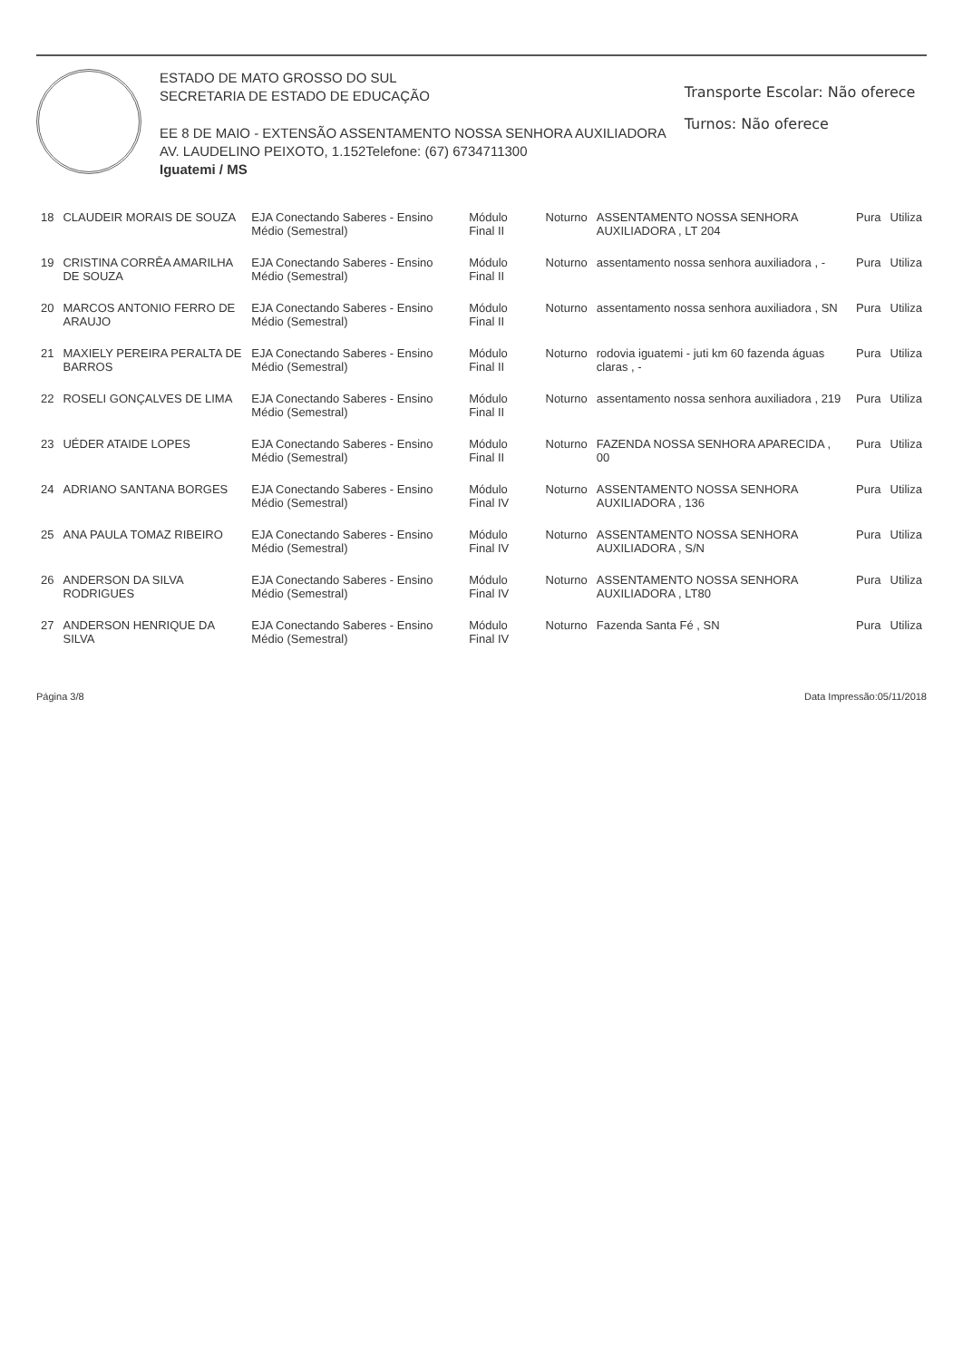ESTADO DE MATO GROSSO DO SUL
SECRETARIA DE ESTADO DE EDUCAÇÃO
EE 8 DE MAIO - EXTENSÃO ASSENTAMENTO NOSSA SENHORA AUXILIADORA
AV. LAUDELINO PEIXOTO, 1.152Telefone: (67) 6734711300
Iguatemi / MS
Transporte Escolar: Não oferece
Turnos: Não oferece
| 18 | CLAUDEIR MORAIS DE SOUZA | EJA Conectando Saberes - Ensino Médio (Semestral) | Módulo Final II | Noturno | ASSENTAMENTO NOSSA SENHORA AUXILIADORA , LT 204 | Pura | Utiliza |
| 19 | CRISTINA CORRÊA AMARILHA DE SOUZA | EJA Conectando Saberes - Ensino Médio (Semestral) | Módulo Final II | Noturno | assentamento nossa senhora auxiliadora , - | Pura | Utiliza |
| 20 | MARCOS ANTONIO FERRO DE ARAUJO | EJA Conectando Saberes - Ensino Médio (Semestral) | Módulo Final II | Noturno | assentamento nossa senhora auxiliadora , SN | Pura | Utiliza |
| 21 | MAXIELY PEREIRA PERALTA DE BARROS | EJA Conectando Saberes - Ensino Médio (Semestral) | Módulo Final II | Noturno | rodovia iguatemi - juti km 60 fazenda águas claras , - | Pura | Utiliza |
| 22 | ROSELI GONÇALVES DE LIMA | EJA Conectando Saberes - Ensino Médio (Semestral) | Módulo Final II | Noturno | assentamento nossa senhora auxiliadora , 219 | Pura | Utiliza |
| 23 | UÉDER ATAIDE LOPES | EJA Conectando Saberes - Ensino Médio (Semestral) | Módulo Final II | Noturno | FAZENDA NOSSA SENHORA APARECIDA , 00 | Pura | Utiliza |
| 24 | ADRIANO SANTANA BORGES | EJA Conectando Saberes - Ensino Médio (Semestral) | Módulo Final IV | Noturno | ASSENTAMENTO NOSSA SENHORA AUXILIADORA , 136 | Pura | Utiliza |
| 25 | ANA PAULA TOMAZ RIBEIRO | EJA Conectando Saberes - Ensino Médio (Semestral) | Módulo Final IV | Noturno | ASSENTAMENTO NOSSA SENHORA AUXILIADORA , S/N | Pura | Utiliza |
| 26 | ANDERSON DA SILVA RODRIGUES | EJA Conectando Saberes - Ensino Médio (Semestral) | Módulo Final IV | Noturno | ASSENTAMENTO NOSSA SENHORA AUXILIADORA , LT80 | Pura | Utiliza |
| 27 | ANDERSON HENRIQUE DA SILVA | EJA Conectando Saberes - Ensino Médio (Semestral) | Módulo Final IV | Noturno | Fazenda Santa Fé , SN | Pura | Utiliza |
Página 3/8 Data Impressão:05/11/2018